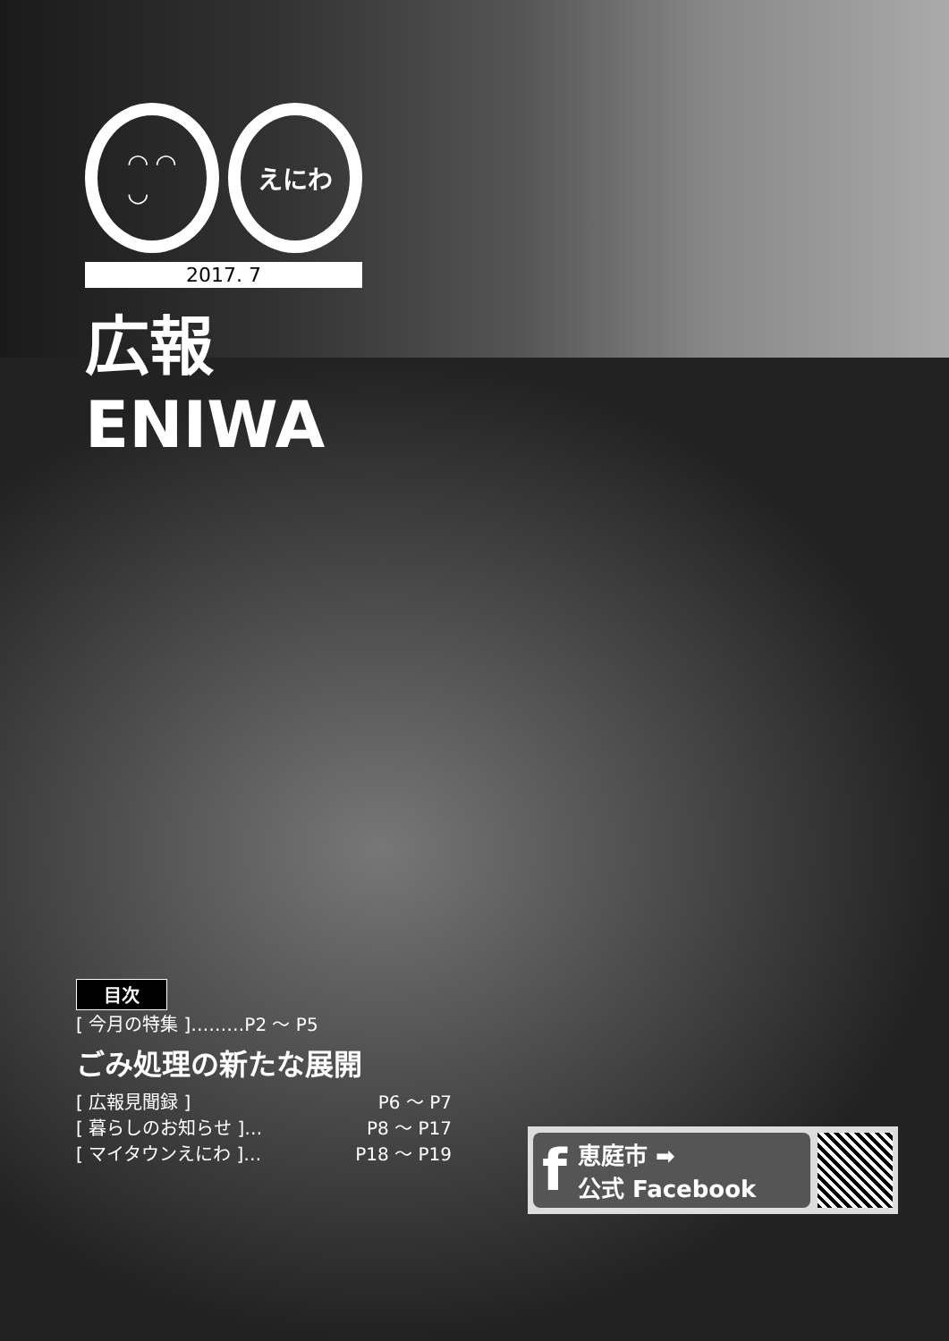◠ ◠
◡
えにわ
2017. 7
広報 ENIWA
目次
[ 今月の特集 ]………P2 ～ P5
ごみ処理の新たな展開
[ 広報見聞録 ] P6 ～ P7
[ 暮らしのお知らせ ]… P8 ～ P17
[ マイタウンえにわ ]… P18 ～ P19
f恵庭市 ➡
公式 Facebook